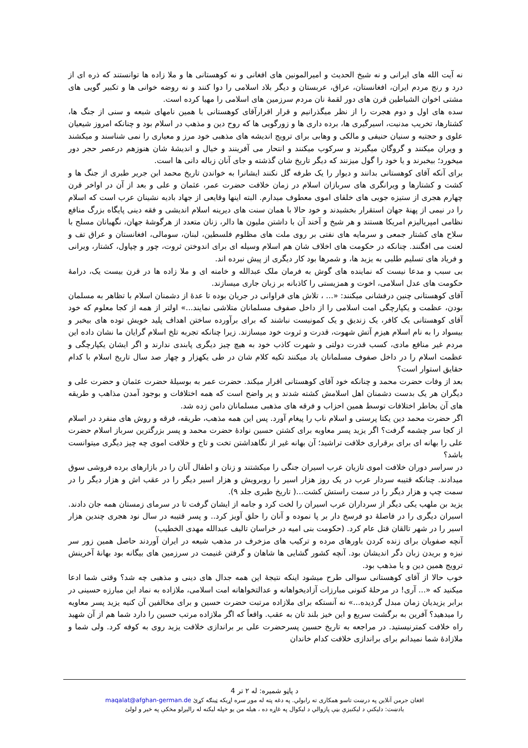نه آیت الله های ایرانی و نه شیخ الحدیث و امیرالمونین های افغانی و نه کوهستانی ها و ملا زاده ها توانستند که ذره ای از درد و رنج مردم ایران، افغانستان، عراق، عربستان و دیگر بلاد اسلامی را دوا کنند و نه روضه خوانی ها و تکبیر گویی های مشتی اخوان الشیاطین قرن های دور لقمهٔ نان مردم سرزمین های اسلامی را مهیا کرده است.
سده های اول و دوم هجرت را از نظر میگذرانیم و قرار اقرارآقای کوهستانی با همین نامهای شیعه و سنی از جنگ ها، کشتارها، تخریب مدنیت، اسیرگیری ها، برده داری ها و زورگویی ها که روح دین و مذهب در اسلام بود و چنانکه امروز شیعیان علوی و حجتیه و سنیان حنیفی و مالکی و وهابی برای ترویج اندیشه های مذهبی خود مرز و معیاری را نمی شناسند و میکشند و ویران میکنند و گروگان میگیرند و سرکوب میکنند و انتحار می آفرینند و خیال و اندیشهٔ شان هنوزهم درعصر حجر دور میخورد؛ بیخبرند و یا خود را گول میزنند که دیگر تاریخ شان گذشته و جای آنان زباله دانی ها است.
برای آنکه آقای کوهستانی بدانند و دیوار را یک طرفه گل نکنند ایشانرا به خواندن تاریخ محمد ابن جریر طبری از جنگ ها و کشت و کشتارها و ویرانگری های سربازان اسلام در زمان خلافت حضرت عمر، عثمان و علی و بعد از آن در اواخر قرن چهارم هجری از ستیزه جویی های خلفای اموی معطوف میدارم. البته اینها وقایعی از جهاد بادیه نشینان عرب است که اسلام را در نیمی از پهنهٔ جهان استقرار بخشیدند و خود حالا با همان سنت های دیرینه اسلام اندیشی و فقه دینی پایگاه بزرگ منافع نظامی امپریالیزم امریکا هستند و هر شیخ و آخند آن با داشتن ملیون ها دالر، زنان متعدد از هرگوشهٔ جهان، نگهبانان مسلح با سلاح های کشتار جمعی و سرمایه های نفتی بر روی ملت های مظلوم فلسطین، لبنان، سومالی، افغانستان و عراق تف و لعنت می افگنند. چنانکه در حکومت های اخلاف شان هم اسلام وسیله ای برای اندوختن ثروت، چور و چپاول، کشتار، ویرانی و فریاد های تسلیم طلبی به یزید ها، و شمرها بود کار دیگری از پیش نبرده اند.
بی سبب و مدعا نیست که نماینده های گوش به فرمان ملک عبدالله و خامنه ای و ملا زاده ها در قرن بیست یک، درامهٔ حکومت های عدل اسلامی، اخوت و همزیستی را کاذبانه بر زبان جاری میسازند.
آقای کوهستانی چنین درفشانی میکنند: «... ، تلاش های فراوانی در جریان بوده تا عدهٔ از دشمنان اسلام با تظاهر به مسلمان بودن، عظمت و یکپارچگی امت اسلامی را از داخل صفوف مسلمانان متلاشی نمایند...» اولتر از همه از کجا معلوم که خود آقای کوهستانی یک کافر، یک زندیق و یک کمونیست نباشند که برای برآورده ساختن اهداف پلید خویش توده های بیخبر و بیسواد را به نام اسلام هیزم آتش شهوت، قدرت و ثروت خود میسازند. زیرا چنانکه تجربه تلخ اسلام گرایان ما نشان داده این مردم غیر منافع مادی، کسب قدرت دولتی و شهرت کاذب خود به هیچ چیز دیگری پابندی ندارند و اگر ایشان یکپارچگی و عظمت اسلام را در داخل صفوف مسلمانان یاد میکنند تکیه کلام شان در طی یکهزار و چهار صد سال تاریخ اسلام با کدام حقایق استوار است؟
بعد از وفات حضرت محمد و چنانکه خود آقای کوهستانی اقرار میکند. حضرت عمر به بوسیلهٔ حضرت عثمان و حضرت علی و دیگران هر یک بدست دشمنان اهل اسلامش کشته شدند و پر واضح است که همه اختلافات و بوجود آمدن مذاهب و طریقه های آن بخاطر اختلافات توسط همین احزاب و فرقه های مذهبی مسلمانان دامن زده شد.
اگر حضرت محمد دین یکتا پرستی و اسلام ناب را پیغام آورد. پس این همه مذهب، طریقه، فرقه و روش های منفرد در اسلام از کجا سر چشمه گرفت؟ اگر یزید پسر معاویه برای کشتن حسین نوادهٔ حضرت محمد و پسر بزرگترین سرباز اسلام حضرت علی را بهانه ای برای برقراری خلافت تراشید؛ آن بهانه غیر از نگاهداشتن تخت و تاج و خلافت اموی چه چیز دیگری میتوانست باشد؟
در سراسر دوران خلافت اموی تازیان عرب اسیران جنگی را میکشتند و زنان و اطفال آنان را در بازارهای برده فروشی سوق میدادند. چنانکه قتیبه سردار عرب در یک روز هزار اسیر را روبرویش و هزار اسیر دیگر را در عقب اش و هزار دیگر را در سمت چپ و هزار دیگر را در سمت راستش کشت...( تاریخ طبری جلد ۹).
یزید بن ملهب یکی دیگر از سرداران عرب اسیران را لخت کرد و جامه از ایشان گرفت تا در سرمای زمستان همه جان دادند. اسیران دیگری را در فاصلهٔ دو فرسخ دار بر پا نموده و آنان را حلق آویز کرد.. و پسر قتیبه در سال نود هجری چندین هزار اسیر را در شهر تالقان قتل عام کرد. (حکومت بنی امیه در خراسان تالیف عبدالله مهدی الخطیب)
آنچه صفویان برای زنده کردن باورهای مرده و ترکیب های مزخرف در مذهب شیعه در ایران آوردند حاصل همین زور سر نیزه و بریدن زبان دگر اندیشان بود. آنچه کشور گشایی ها شاهان و گرفتن غنیمت در سرزمین های بیگانه بود بهانهٔ آخرینش ترویج همین دین و یا مذهب بود.
خوب حالا از آقای کوهستانی سوالی طرح میشود اینکه نتیجهٔ این همه جدال های دینی و مذهبی چه شد؟ وقتی شما ادعا میکنید که «... آری! در مرحلهٔ کنونی مبارزات آزادیخواهانه و عدالتخواهانه امت اسلامی، ملازاده به نماد این مبارزه حسینی در برابر یزیدیان زمان مبدل گردیده...» نه آنستکه برای ملازاده مرتبت حضرت حسین و برای مخالفین آن کنیه یزید پسر معاویه را میدهید؟ آفرین به برگشت سریع و این خیز بلند تان به عقب. واقعاً که اگر ملازاده مرتب حسین را دارد شما هم از آن شهید راه خلافت کمترنیستید. در مراجعه به تاریخ حسین پسرحضرت علی بر براندازی خلافت یزید روی به کوفه کرد. ولی شما و ملازادهٔ شما نمیدانم برای براندازی خلافت کدام خاندان
د پاڼو شمیره: له ۲ تر 4
افغان جرمن آنلاین په درښت تاسو همکاری ته رابولي. په دغه پته له موږ سره اړيکه ټينګه کړئ maqalat@afghan-german.de
يادښت: دليکنې د ليکنيزې بڼې پازوالي د ليکوال په غاړه ده ، هيله من يو خپله ليکنه له راليږلو مخکې په خير و لولئ